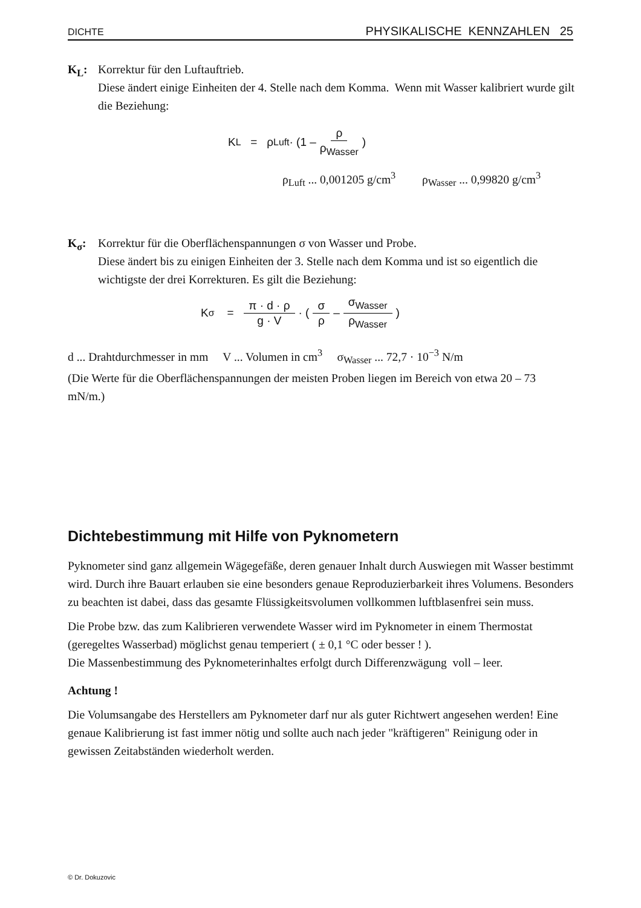DICHTE PHYSIKALISCHE KENNZAHLEN 25
K<sub>L</sub>: Korrektur für den Luftauftrieb.
Diese ändert einige Einheiten der 4. Stelle nach dem Komma. Wenn mit Wasser kalibriert wurde gilt die Beziehung:
K<sub>L</sub> = ρ<sub>Luft</sub> · (1 – ρ ρ<sub>Wasser</sub>)
ρ<sub>Luft</sub> ... 0,001205 g/cm<sup>3</sup> ρ<sub>Wasser</sub> ... 0,99820 g/cm<sup>3</sup>
K<sub>σ</sub>: Korrektur für die Oberflächenspannungen σ von Wasser und Probe.
Diese ändert bis zu einigen Einheiten der 3. Stelle nach dem Komma und ist so eigentlich die wichtigste der drei Korrekturen. Es gilt die Beziehung:
K<sub>σ</sub> = π · d · ρ g · V · ( σ ρ – σ<sub>Wasser</sub> ρ<sub>Wasser</sub> )
d ... Drahtdurchmesser in mm V ... Volumen in cm<sup>3</sup> σ<sub>Wasser</sub> ... 72,7 · 10<sup>−3</sup> N/m
(Die Werte für die Oberflächenspannungen der meisten Proben liegen im Bereich von etwa 20 – 73 mN/m.)
Dichtebestimmung mit Hilfe von Pyknometern
Pyknometer sind ganz allgemein Wägegefäße, deren genauer Inhalt durch Auswiegen mit Wasser bestimmt wird. Durch ihre Bauart erlauben sie eine besonders genaue Reproduzierbarkeit ihres Volumens. Besonders zu beachten ist dabei, dass das gesamte Flüssigkeitsvolumen vollkommen luftblasenfrei sein muss.
Die Probe bzw. das zum Kalibrieren verwendete Wasser wird im Pyknometer in einem Thermostat (geregeltes Wasserbad) möglichst genau temperiert ( ± 0,1 °C oder besser ! ).
Die Massenbestimmung des Pyknometerinhaltes erfolgt durch Differenzwägung voll – leer.
Achtung !
Die Volumsangabe des Herstellers am Pyknometer darf nur als guter Richtwert angesehen werden! Eine genaue Kalibrierung ist fast immer nötig und sollte auch nach jeder "kräftigeren" Reinigung oder in gewissen Zeitabständen wiederholt werden.
© Dr. Dokuzovic